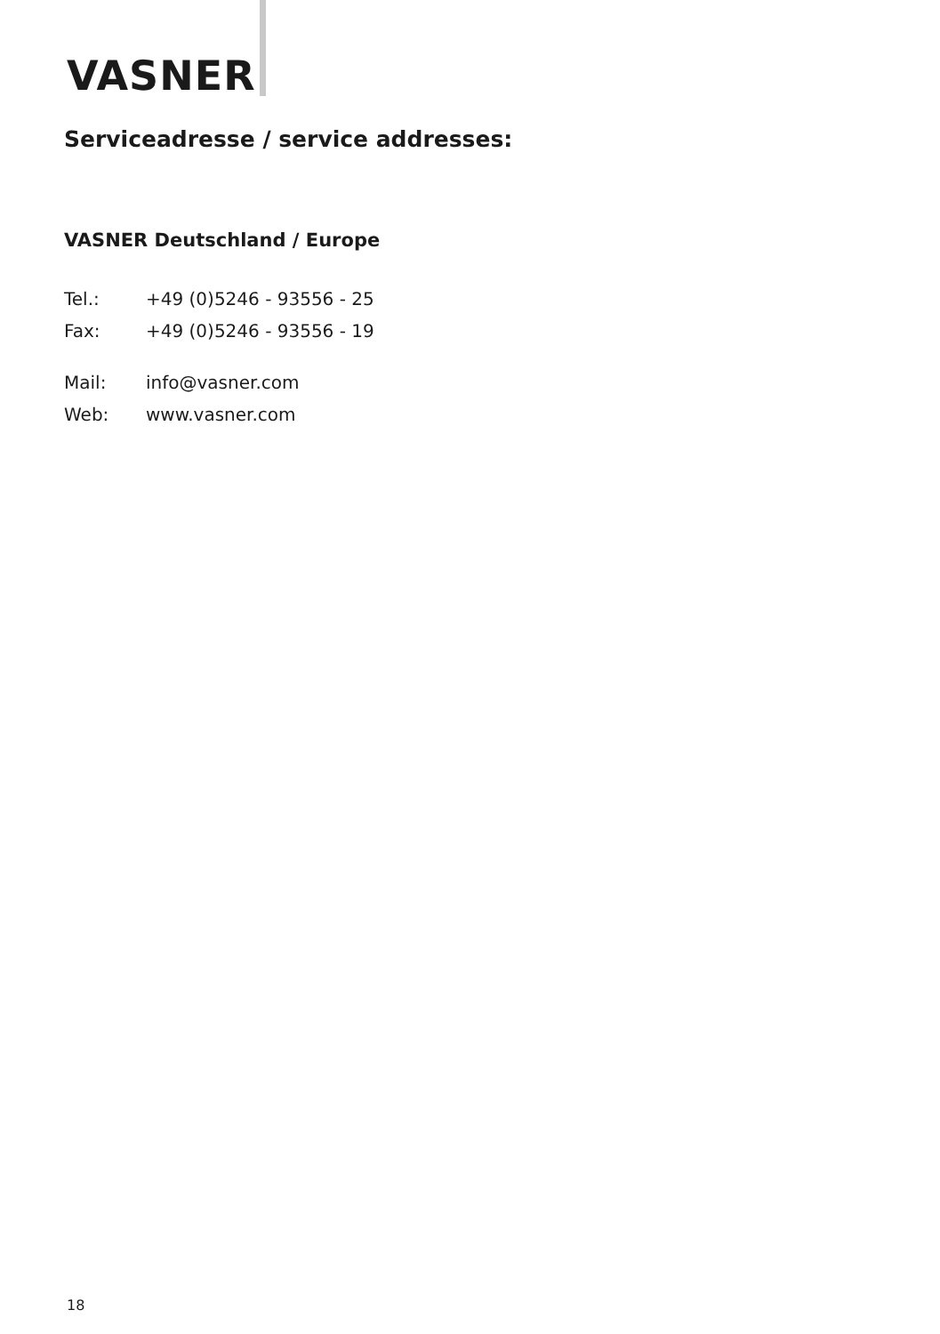VASNER
Serviceadresse / service addresses:
VASNER Deutschland / Europe
Tel.: +49 (0)5246 - 93556 - 25
Fax: +49 (0)5246 - 93556 - 19
Mail: info@vasner.com
Web: www.vasner.com
18